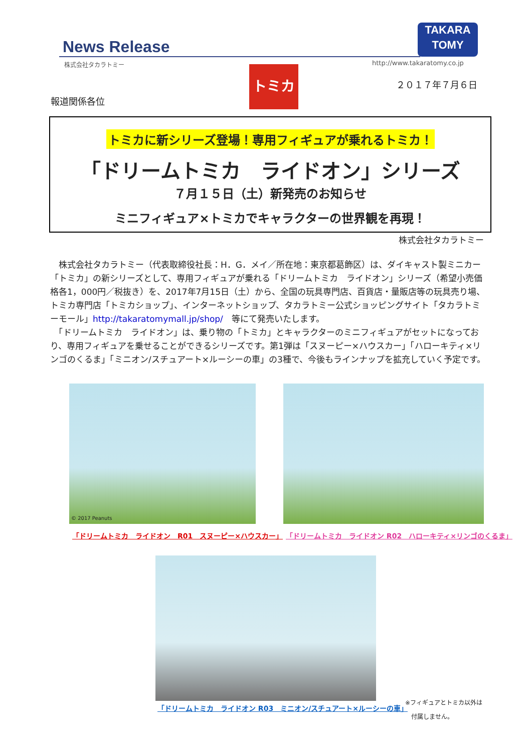News Release
株式会社タカラトミー
TAKARA
TOMY
http://www.takaratomy.co.jp
トミカ
２０１７年７月６日
報道関係各位
トミカに新シリーズ登場！専用フィギュアが乗れるトミカ！
「ドリームトミカ　ライドオン」シリーズ
７月１５日（土）新発売のお知らせ
ミニフィギュア×トミカでキャラクターの世界観を再現！
株式会社タカラトミー
　株式会社タカラトミー（代表取締役社長：H．G．メイ／所在地：東京都葛飾区）は、ダイキャスト製ミニカー「トミカ」の新シリーズとして、専用フィギュアが乗れる「ドリームトミカ　ライドオン」シリーズ（希望小売価格各1，000円／税抜き）を、2017年7月15日（土）から、全国の玩具専門店、百貨店・量販店等の玩具売り場、トミカ専門店「トミカショップ」、インターネットショップ、タカラトミー公式ショッピングサイト「タカラトミーモール」http://takaratomymall.jp/shop/　等にて発売いたします。
　「ドリームトミカ　ライドオン」は、乗り物の「トミカ」とキャラクターのミニフィギュアがセットになっており、専用フィギュアを乗せることができるシリーズです。第1弾は「スヌーピー×ハウスカー」「ハローキティ×リンゴのくるま」「ミニオン/スチュアート×ルーシーの車」の3種で、今後もラインナップを拡充していく予定です。
© 2017 Peanuts
「ドリームトミカ　ライドオン　R01　スヌーピー×ハウスカー」
「ドリームトミカ　ライドオン R02　ハローキティ×リンゴのくるま」
「ドリームトミカ　ライドオン R03　ミニオン/スチュアート×ルーシーの車」
※フィギュアとトミカ以外は
　付属しません。